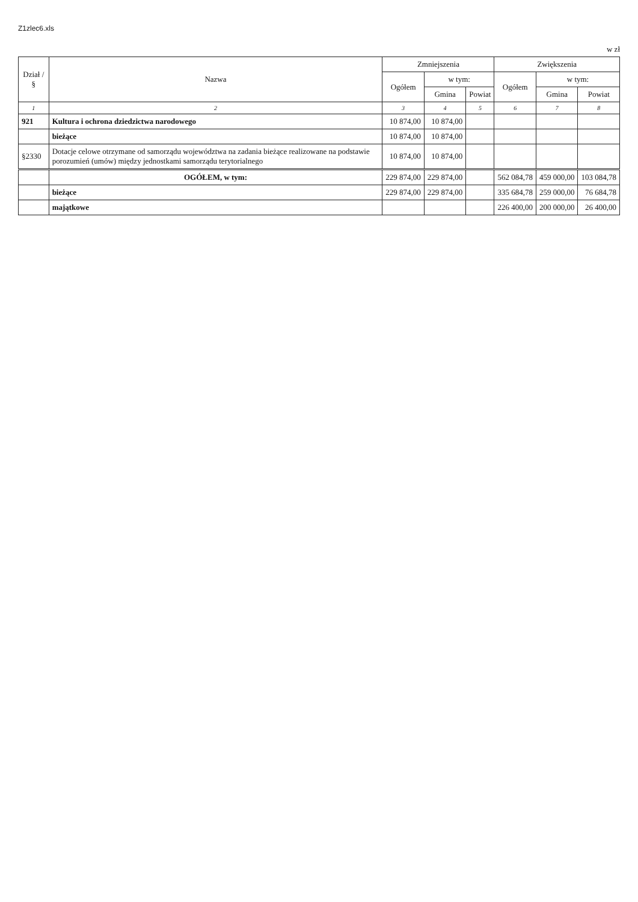Z1zlec6.xls
w zł
| Dział / § | Nazwa | Zmniejszenia | | | Zwiększenia | | |
| --- | --- | --- | --- | --- | --- | --- | --- |
| | | Ogółem | w tym: | | Ogółem | w tym: | |
| | | | Gmina | Powiat | | Gmina | Powiat |
| 1 | 2 | 3 | 4 | 5 | 6 | 7 | 8 |
| 921 | Kultura i ochrona dziedzictwa narodowego | 10 874,00 | 10 874,00 | | | | |
| | bieżące | 10 874,00 | 10 874,00 | | | | |
| §2330 | Dotacje celowe otrzymane od samorządu województwa na zadania bieżące realizowane na podstawie porozumień (umów) między jednostkami samorządu terytorialnego | 10 874,00 | 10 874,00 | | | | |
| | OGÓŁEM, w tym: | 229 874,00 | 229 874,00 | | 562 084,78 | 459 000,00 | 103 084,78 |
| | bieżące | 229 874,00 | 229 874,00 | | 335 684,78 | 259 000,00 | 76 684,78 |
| | majątkowe | | | | 226 400,00 | 200 000,00 | 26 400,00 |